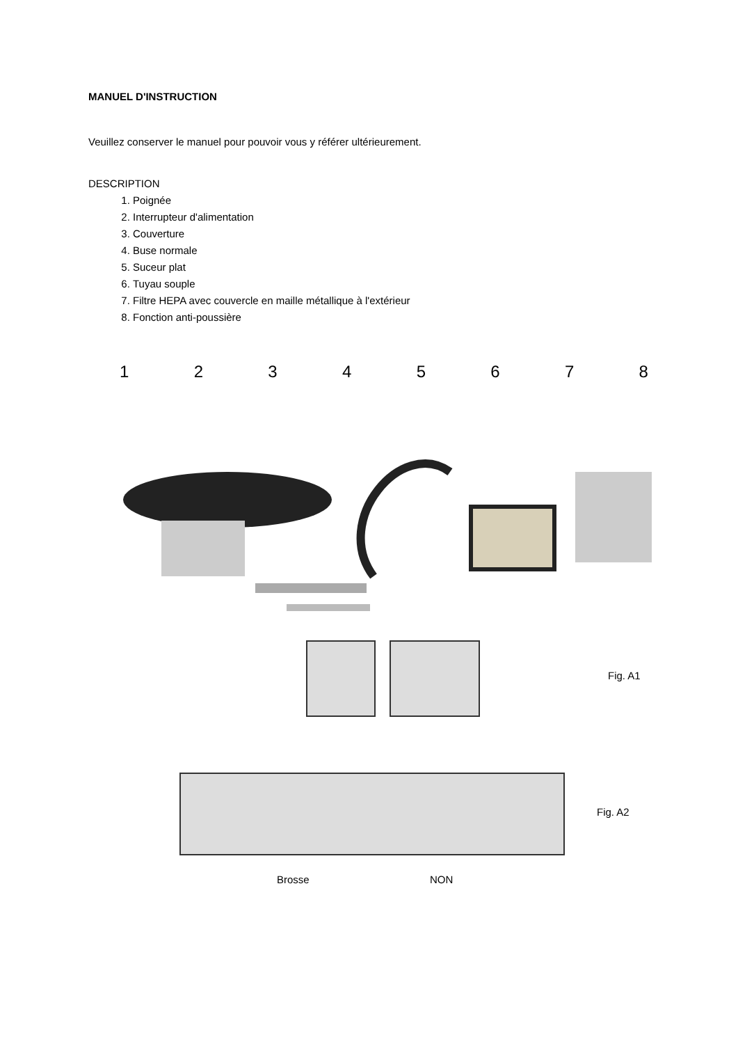MANUEL D'INSTRUCTION
Veuillez conserver le manuel pour pouvoir vous y référer ultérieurement.
DESCRIPTION
1. Poignée
2. Interrupteur d'alimentation
3. Couverture
4. Buse normale
5. Suceur plat
6. Tuyau souple
7. Filtre HEPA avec couvercle en maille métallique à l'extérieur
8. Fonction anti-poussière
1 2 3 4 5 6 7 8
Fig. A1
Fig. A2
Brosse NON